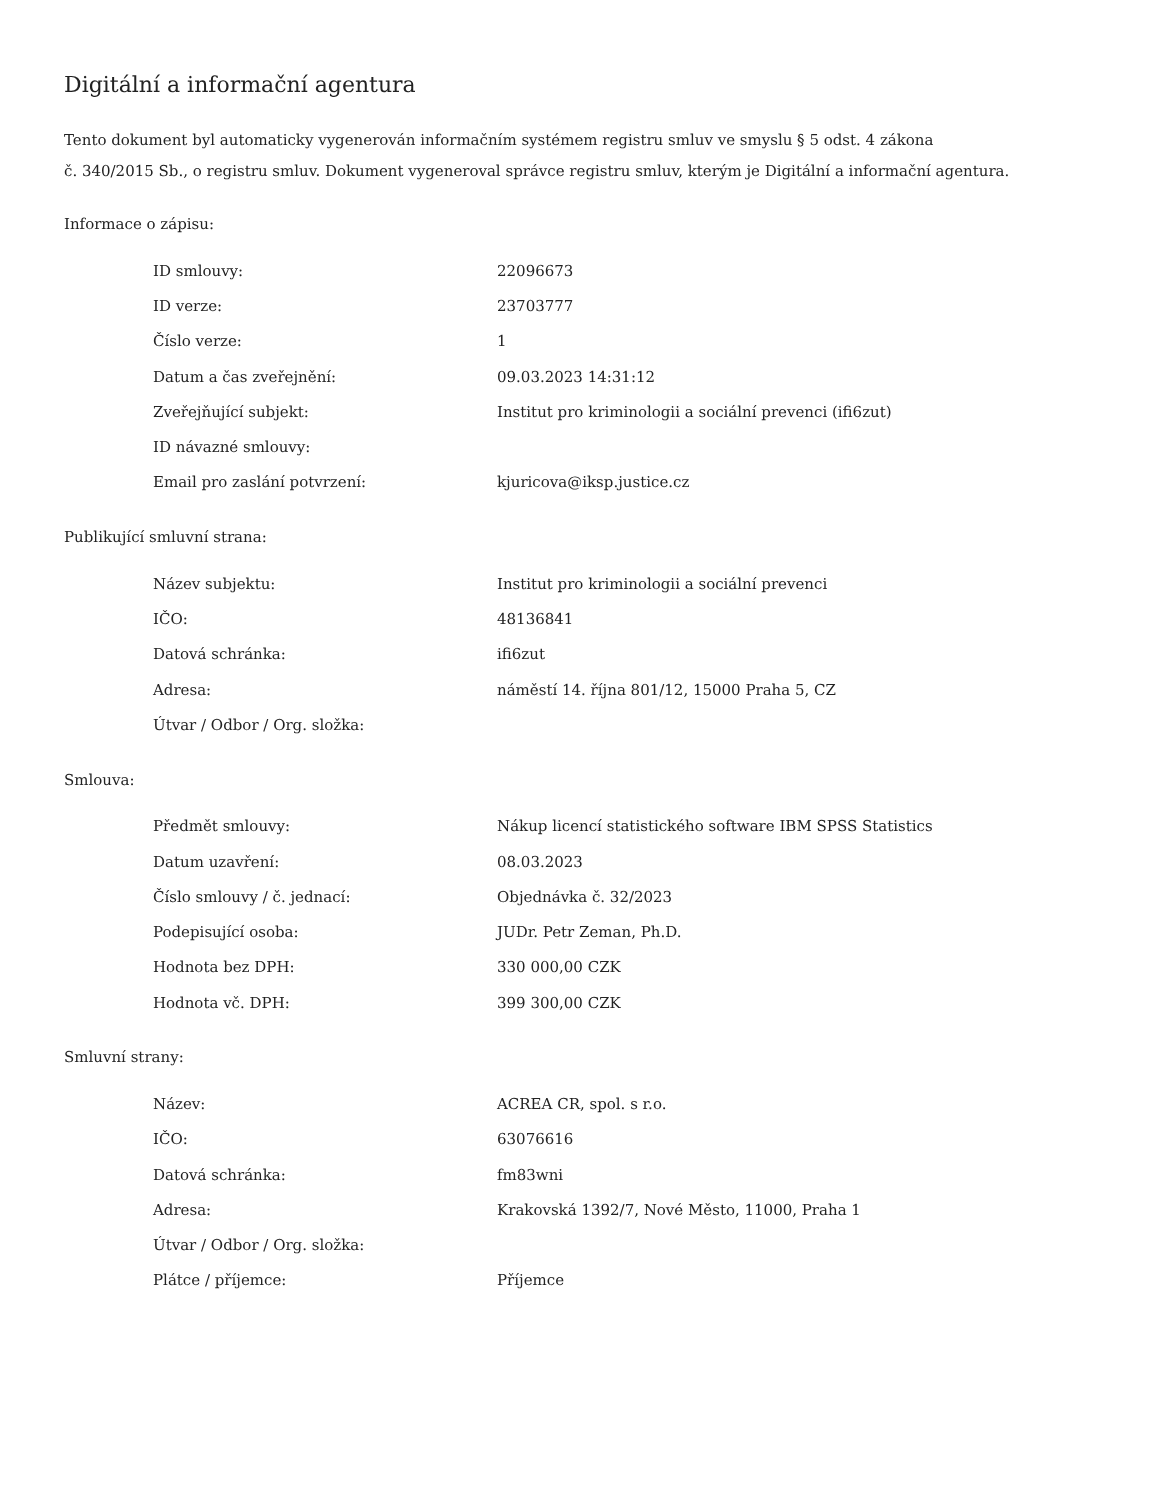Digitální a informační agentura
Tento dokument byl automaticky vygenerován informačním systémem registru smluv ve smyslu § 5 odst. 4 zákona
č. 340/2015 Sb., o registru smluv. Dokument vygeneroval správce registru smluv, kterým je Digitální a informační agentura.
Informace o zápisu:
| ID smlouvy: | 22096673 |
| ID verze: | 23703777 |
| Číslo verze: | 1 |
| Datum a čas zveřejnění: | 09.03.2023 14:31:12 |
| Zveřejňující subjekt: | Institut pro kriminologii a sociální prevenci (ifi6zut) |
| ID návazné smlouvy: | |
| Email pro zaslání potvrzení: | kjuricova@iksp.justice.cz |
Publikující smluvní strana:
| Název subjektu: | Institut pro kriminologii a sociální prevenci |
| IČO: | 48136841 |
| Datová schránka: | ifi6zut |
| Adresa: | náměstí 14. října 801/12, 15000 Praha 5, CZ |
| Útvar / Odbor / Org. složka: | |
Smlouva:
| Předmět smlouvy: | Nákup licencí statistického software IBM SPSS Statistics |
| Datum uzavření: | 08.03.2023 |
| Číslo smlouvy / č. jednací: | Objednávka č. 32/2023 |
| Podepisující osoba: | JUDr. Petr Zeman, Ph.D. |
| Hodnota bez DPH: | 330 000,00 CZK |
| Hodnota vč. DPH: | 399 300,00 CZK |
Smluvní strany:
| Název: | ACREA CR, spol. s r.o. |
| IČO: | 63076616 |
| Datová schránka: | fm83wni |
| Adresa: | Krakovská 1392/7, Nové Město, 11000, Praha 1 |
| Útvar / Odbor / Org. složka: | |
| Plátce / příjemce: | Příjemce |